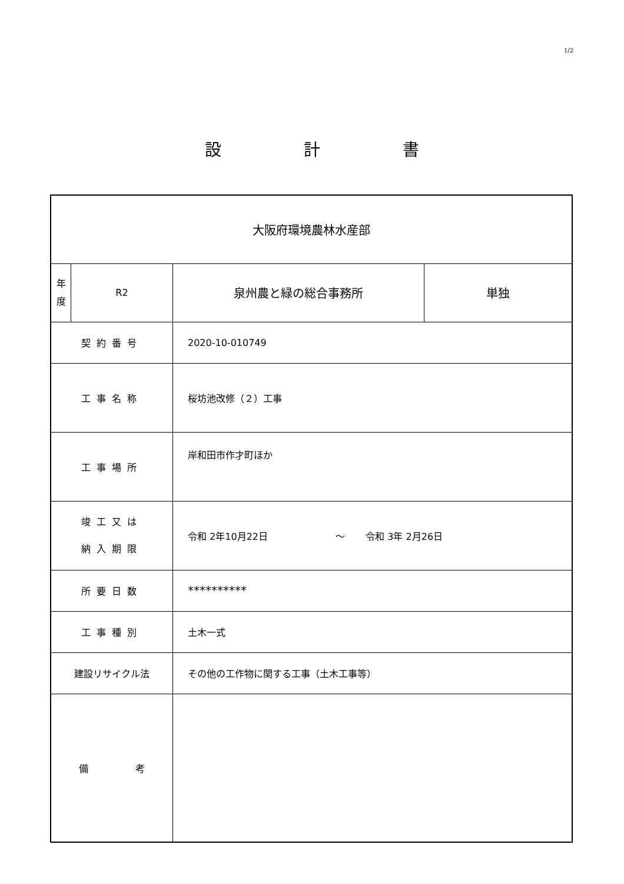1/2
設 計 書
| 大阪府環境農林水産部 | | | |
| 年 度 | R2 | 泉州農と緑の総合事務所 | 単独 |
| 契約番号 | | 2020-10-010749 | |
| 工事名称 | | 桜坊池改修（２）工事 | |
| 工事場所 | | 岸和田市作才町ほか | |
| 竣工又は 納入期限 | | 令和 2年10月22日 ～ 令和 3年 2月26日 | |
| 所要日数 | | ********** | |
| 工事種別 | | 土木一式 | |
| 建設リサイクル法 | | その他の工作物に関する工事（土木工事等） | |
| 備 考 | | | |